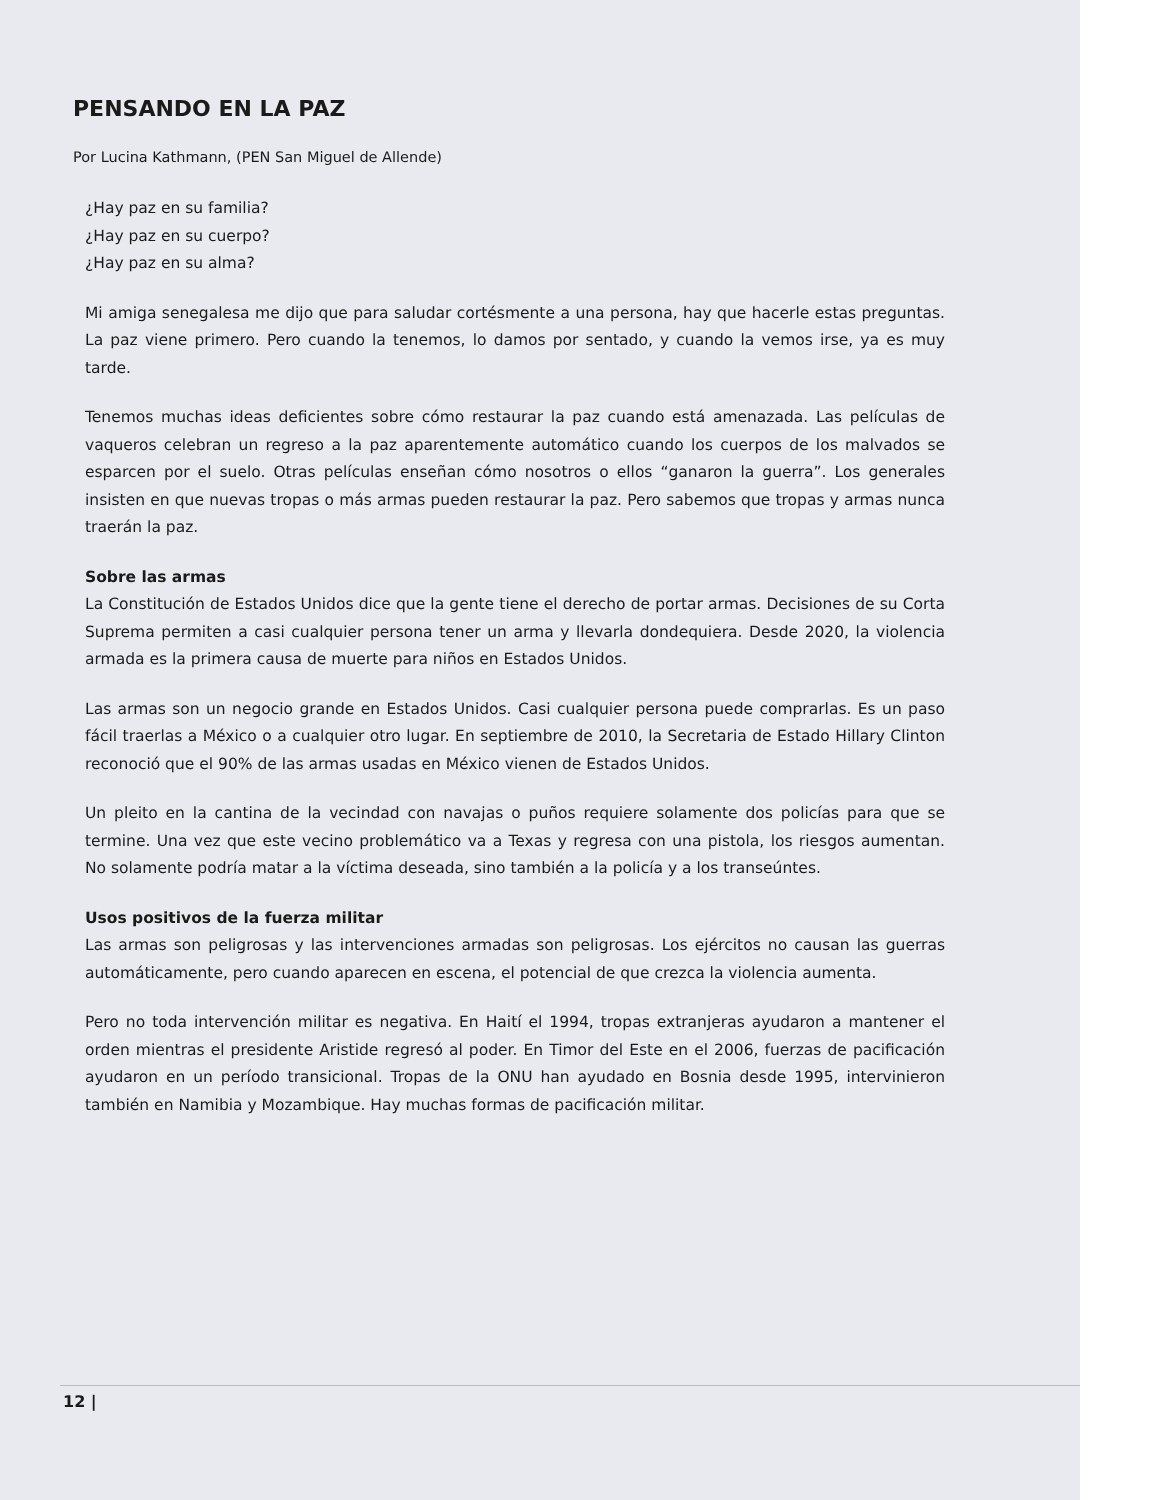PENSANDO EN LA PAZ
Por Lucina Kathmann, (PEN San Miguel de Allende)
¿Hay paz en su familia?
¿Hay paz en su cuerpo?
¿Hay paz en su alma?
Mi amiga senegalesa me dijo que para saludar cortésmente a una persona, hay que hacerle estas preguntas. La paz viene primero. Pero cuando la tenemos, lo damos por sentado, y cuando la vemos irse, ya es muy tarde.
Tenemos muchas ideas deficientes sobre cómo restaurar la paz cuando está amenazada. Las películas de vaqueros celebran un regreso a la paz aparentemente automático cuando los cuerpos de los malvados se esparcen por el suelo. Otras películas enseñan cómo nosotros o ellos “ganaron la guerra”. Los generales insisten en que nuevas tropas o más armas pueden restaurar la paz. Pero sabemos que tropas y armas nunca traerán la paz.
Sobre las armas
La Constitución de Estados Unidos dice que la gente tiene el derecho de portar armas. Decisiones de su Corta Suprema permiten a casi cualquier persona tener un arma y llevarla dondequiera. Desde 2020, la violencia armada es la primera causa de muerte para niños en Estados Unidos.
Las armas son un negocio grande en Estados Unidos. Casi cualquier persona puede comprarlas. Es un paso fácil traerlas a México o a cualquier otro lugar. En septiembre de 2010, la Secretaria de Estado Hillary Clinton reconoció que el 90% de las armas usadas en México vienen de Estados Unidos.
Un pleito en la cantina de la vecindad con navajas o puños requiere solamente dos policías para que se termine. Una vez que este vecino problemático va a Texas y regresa con una pistola, los riesgos aumentan. No solamente podría matar a la víctima deseada, sino también a la policía y a los transeúntes.
Usos positivos de la fuerza militar
Las armas son peligrosas y las intervenciones armadas son peligrosas. Los ejércitos no causan las guerras automáticamente, pero cuando aparecen en escena, el potencial de que crezca la violencia aumenta.
Pero no toda intervención militar es negativa. En Haití el 1994, tropas extranjeras ayudaron a mantener el orden mientras el presidente Aristide regresó al poder. En Timor del Este en el 2006, fuerzas de pacificación ayudaron en un período transicional. Tropas de la ONU han ayudado en Bosnia desde 1995, intervinieron también en Namibia y Mozambique. Hay muchas formas de pacificación militar.
12 |